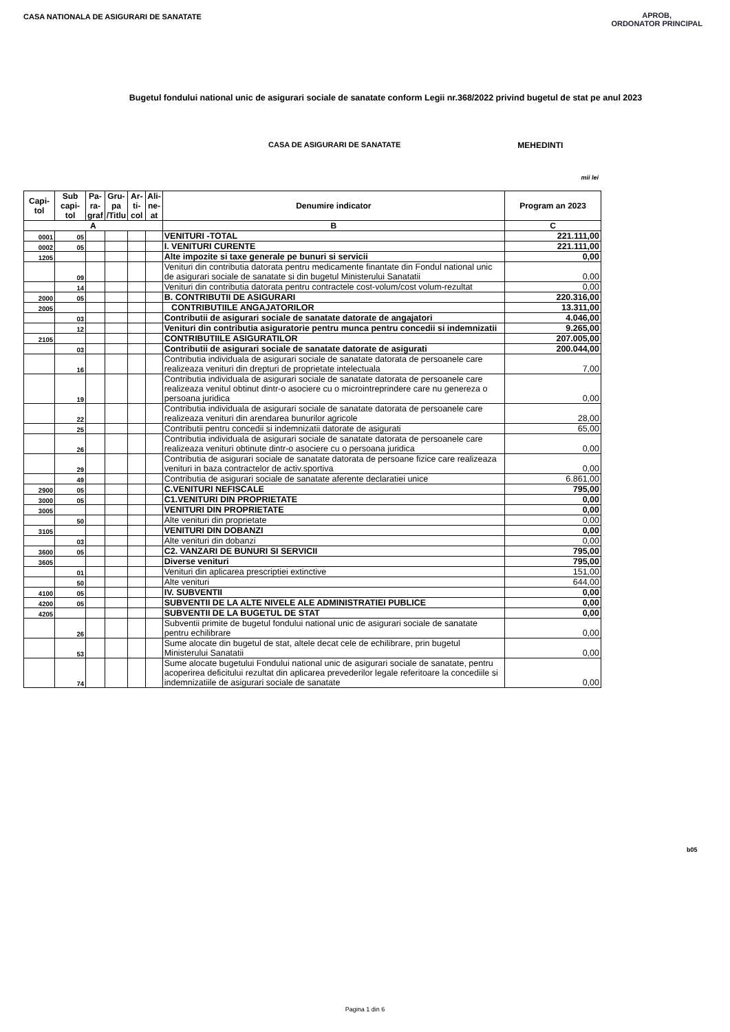CASA NATIONALA DE ASIGURARI DE SANATATE
APROB,
ORDONATOR PRINCIPAL
Bugetul fondului national unic de asigurari sociale de sanatate conform Legii nr.368/2022 privind bugetul de stat pe anul 2023
CASA DE ASIGURARI DE SANATATE MEHEDINTI
mii lei
| Capi- tol | Sub capi- tol | Pa- ra- graf | Gru- pa /Titlu | Ar-ti- col | Ali- ne- at | Denumire indicator | Program an 2023 |
| --- | --- | --- | --- | --- | --- | --- | --- |
| A | | | | | | B | C |
| 0001 | 05 | | | | | VENITURI -TOTAL | 221.111,00 |
| 0002 | 05 | | | | | I. VENITURI CURENTE | 221.111,00 |
| 1205 | | | | | | Alte impozite si taxe generale pe bunuri si servicii | 0,00 |
| | 09 | | | | | Venituri din contributia datorata pentru medicamente finantate din Fondul national unic de asigurari sociale de sanatate si din bugetul Ministerului Sanatatii | 0,00 |
| | 14 | | | | | Venituri din contributia datorata pentru contractele cost-volum/cost volum-rezultat | 0,00 |
| 2000 | 05 | | | | | B. CONTRIBUTII DE ASIGURARI | 220.316,00 |
| 2005 | | | | | | CONTRIBUTIILE ANGAJATORILOR | 13.311,00 |
| | 03 | | | | | Contributii de asigurari sociale de sanatate datorate de angajatori | 4.046,00 |
| | 12 | | | | | Venituri din contributia asiguratorie pentru munca pentru concedii si indemnizatii | 9.265,00 |
| 2105 | | | | | | CONTRIBUTIILE ASIGURATILOR | 207.005,00 |
| | 03 | | | | | Contributii de asigurari sociale de sanatate datorate de asigurati | 200.044,00 |
| | 16 | | | | | Contributia individuala de asigurari sociale de sanatate datorata de persoanele care realizeaza venituri din drepturi de proprietate intelectuala | 7,00 |
| | 19 | | | | | Contributia individuala de asigurari sociale de sanatate datorata de persoanele care realizeaza venitul obtinut dintr-o asociere cu o microintreprindere care nu genereza o persoana juridica | 0,00 |
| | 22 | | | | | Contributia individuala de asigurari sociale de sanatate datorata de persoanele care realizeaza venituri din arendarea bunurilor agricole | 28,00 |
| | 25 | | | | | Contributii pentru concedii si indemnizatii datorate de asigurati | 65,00 |
| | 26 | | | | | Contributia individuala de asigurari sociale de sanatate datorata de persoanele care realizeaza venituri obtinute dintr-o asociere cu o persoana juridica | 0,00 |
| | 29 | | | | | Contributia de asigurari sociale de sanatate datorata de persoane fizice care realizeaza venituri in baza contractelor de activ.sportiva | 0,00 |
| | 49 | | | | | Contributia de asigurari sociale de sanatate aferente declaratiei unice | 6.861,00 |
| 2900 | 05 | | | | | C.VENITURI NEFISCALE | 795,00 |
| 3000 | 05 | | | | | C1.VENITURI DIN PROPRIETATE | 0,00 |
| 3005 | | | | | | VENITURI DIN PROPRIETATE | 0,00 |
| | 50 | | | | | Alte venituri din proprietate | 0,00 |
| 3105 | | | | | | VENITURI DIN DOBANZI | 0,00 |
| | 03 | | | | | Alte venituri din dobanzi | 0,00 |
| 3600 | 05 | | | | | C2. VANZARI DE BUNURI SI SERVICII | 795,00 |
| 3605 | | | | | | Diverse venituri | 795,00 |
| | 01 | | | | | Venituri din aplicarea prescriptiei extinctive | 151,00 |
| | 50 | | | | | Alte venituri | 644,00 |
| 4100 | 05 | | | | | IV. SUBVENTII | 0,00 |
| 4200 | 05 | | | | | SUBVENTII DE LA ALTE NIVELE ALE ADMINISTRATIEI PUBLICE | 0,00 |
| 4205 | | | | | | SUBVENTII DE LA BUGETUL DE STAT | 0,00 |
| | 26 | | | | | Subventii primite de bugetul fondului national unic de asigurari sociale de sanatate pentru echilibrare | 0,00 |
| | 53 | | | | | Sume alocate din bugetul de stat, altele decat cele de echilibrare, prin bugetul Ministerului Sanatatii | 0,00 |
| | 74 | | | | | Sume alocate bugetului Fondului national unic de asigurari sociale de sanatate, pentru acoperirea deficitului rezultat din aplicarea prevederilor legale referitoare la concediile si indemnizatiile de asigurari sociale de sanatate | 0,00 |
b05
Pagina 1 din 6